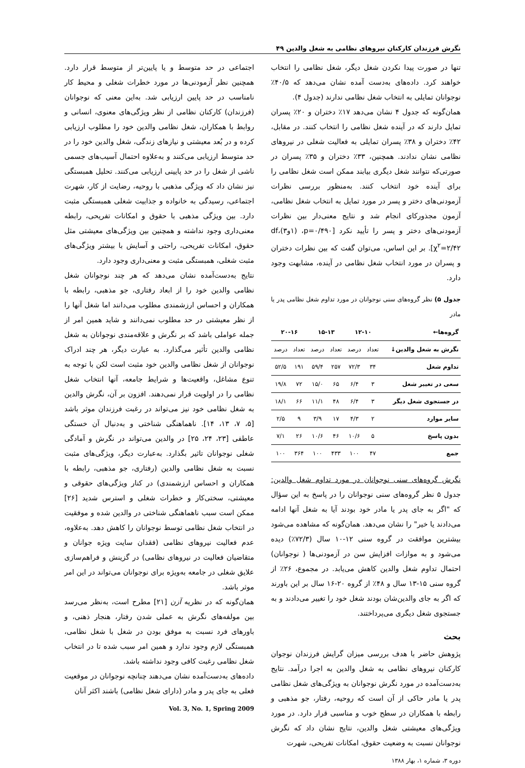نگرش فرزندان کارکنان نیروهای نظامی به شغل والدین ۴۹
تنها در صورت پیدا نکردن شغل دیگر، شغل نظامی را انتخاب خواهند کرد. داده‌های به‌دست آمده نشان می‌دهد که ۴۰/۵٪ نوجوانان تمایلی به انتخاب شغل نظامی ندارند (جدول ۴).
همان‌گونه که جدول ۴ نشان می‌دهد ۱۷٪ دختران و ۲۰٪ پسران تمایل دارند که در آینده شغل نظامی را انتخاب کنند. در مقابل، ۴۲٪ دختران و ۳۸٪ پسران تمایلی به فعالیت شغلی در نیروهای نظامی نشان ندادند. همچنین، ۳۳٪ دختران و ۳۵٪ پسران در صورتی‌که نتوانند شغل دیگری بیابند ممکن است شغل نظامی را برای آینده خود انتخاب کنند. به‌منظور بررسی نظرات آزمودنی‌های دختر و پسر در مورد تمایل به انتخاب شغل نظامی، آزمون مجذورکای انجام شد و نتایج معنی‌دار بین نظرات آزمودنی‌های دختر و پسر را تأیید نکرد [p=۰/۴۹۰، (۱و۳)df، χ<sup>۲</sup>=۲/۴۲]. بر این اساس، می‌توان گفت که بین نظرات دختران و پسران در مورد انتخاب شغل نظامی در آینده، مشابهت وجود دارد.
جدول ۵) نظر گروه‌های سنی نوجوانان در مورد تداوم شغل نظامی پدر یا مادر
| گروه‌ها← | ۱۲-۱۰ | | ۱۵-۱۳ | | ۲۰-۱۶ | |
| --- | --- | --- | --- | --- | --- | --- |
| نگرش به شغل والدین↓ | تعداد | درصد | تعداد | درصد | تعداد | درصد |
| تداوم شغل | ۳۴ | ۷۲/۳ | ۲۵۷ | ۵۹/۴ | ۱۹۱ | ۵۲/۵ |
| سعی در تغییر شغل | ۳ | ۶/۴ | ۶۵ | ۱۵/۰ | ۷۲ | ۱۹/۸ |
| در جستجوی شغل دیگر | ۳ | ۶/۴ | ۴۸ | ۱۱/۱ | ۶۶ | ۱۸/۱ |
| سایر موارد | ۲ | ۴/۳ | ۱۷ | ۳/۹ | ۹ | ۲/۵ |
| بدون پاسخ | ۵ | ۱۰/۶ | ۴۶ | ۱۰/۶ | ۲۶ | ۷/۱ |
| جمع | ۴۷ | ۱۰۰ | ۴۳۳ | ۱۰۰ | ۳۶۴ | ۱۰۰ |
نگرش گروه‌های سنی نوجوانان در مورد تداوم شغل والدین: جدول ۵ نظر گروه‌های سنی نوجوانان را در پاسخ به این سؤال که "اگر به جای پدر یا مادر خود بودند آیا به شغل آنها ادامه می‌دادند یا خیر" را نشان می‌دهد. همان‌گونه که مشاهده می‌شود بیشترین موافقت در گروه سنی ۱۲-۱۰ سال (۷۲/۳٪) دیده می‌شود و به موازات افزایش سن در آزمودنی‌ها ( نوجوانان) احتمال تداوم شغل والدین کاهش می‌یابد. در مجموع، ۲۶٪ از گروه سنی ۱۵-۱۳ سال و ۴۸٪ از گروه ۲۰-۱۶ سال بر این باورند که اگر به جای والدین‌شان بودند شغل خود را تغییر می‌دادند و به جستجوی شغل دیگری می‌پرداختند.
بحث
پژوهش حاضر با هدف بررسی میزان گرایش فرزندان نوجوان کارکنان نیروهای نظامی به شغل والدین به اجرا درآمد. نتایج به‌دست‌آمده در مورد نگرش نوجوانان به ویژگی‌های شغل نظامی پدر یا مادر حاکی از آن است که روحیه، رفتار، جو مذهبی و رابطه با همکاران در سطح خوب و مناسبی قرار دارد. در مورد ویژگی‌های معیشتی شغل والدین، نتایج نشان داد که نگرش نوجوانان نسبت به وضعیت حقوق، امکانات تفریحی، شهرت
دوره ۳، شماره ۱، بهار ۱۳۸۸
اجتماعی در حد متوسط و یا پایین‌تر از متوسط قرار دارد. همچنین نظر آزمودنی‌ها در مورد خطرات شغلی و محیط کار نامناسب در حد پایین ارزیابی شد. به‌این معنی که نوجوانان (فرزندان) کارکنان نظامی از نظر ویژگی‌های معنوی، انسانی و روابط با همکاران، شغل نظامی والدین خود را مطلوب ارزیابی کرده و در بُعد معیشتی و نیازهای زندگی، شغل والدین خود را در حد متوسط ارزیابی می‌کنند و به‌علاوه احتمال آسیب‌های جسمی ناشی از شغل را در حد پایینی ارزیابی می‌کنند. تحلیل همبستگی نیز نشان داد که ویژگی مذهبی با روحیه، رضایت از کار، شهرت اجتماعی، رسیدگی به خانواده و جذابیت شغلی همبستگی مثبت دارد. بین ویژگی مذهبی با حقوق و امکانات تفریحی، رابطه معنی‌داری وجود نداشته و همچنین بین ویژگی‌های معیشتی مثل حقوق، امکانات تفریحی، راحتی و آسایش با بیشتر ویژگی‌های مثبت شغلی، همبستگی مثبت و معنی‌داری وجود دارد.
نتایج به‌دست‌آمده نشان می‌دهد که هر چند نوجوانان شغل نظامی والدین خود را از ابعاد رفتاری، جو مذهبی، رابطه با همکاران و احساس ارزشمندی مطلوب می‌دانند اما شغل آنها را از نظر معیشتی در حد مطلوب نمی‌دانند و شاید همین امر از جمله عواملی باشد که بر نگرش و علاقه‌مندی نوجوانان به شغل نظامی والدین تأثیر می‌گذارد. به عبارت دیگر، هر چند ادراک نوجوانان از شغل نظامی والدین خود مثبت است لکن با توجه به تنوع مشاغل، واقعیت‌ها و شرایط جامعه، آنها انتخاب شغل نظامی را در اولویت قرار نمی‌دهند. افزون بر آن، نگرش والدین به شغل نظامی خود نیز می‌تواند در رغبت فرزندان موثر باشد [۵، ۷، ۱۳، ۱۴]. ناهماهنگی شناختی و به‌دنبال آن خستگی عاطفی [۲۳، ۲۴، ۲۵] در والدین می‌تواند در نگرش و آمادگی شغلی نوجوانان تاثیر بگذارد. به‌عبارت دیگر، ویژگی‌های مثبت نسبت به شغل نظامی والدین (رفتاری، جو مذهبی، رابطه با همکاران و احساس ارزشمندی) در کنار ویژگی‌های حقوقی و معیشتی، سختی‌کار و خطرات شغلی و استرس شدید [۲۶] ممکن است سبب ناهماهنگی شناختی در والدین شده و موفقیت در انتخاب شغل نظامی توسط نوجوانان را کاهش دهد. به‌علاوه، عدم فعالیت نیروهای نظامی (فقدان سایت ویژه جوانان و متقاضیان فعالیت در نیروهای نظامی) در گزینش و فراهم‌سازی علایق شغلی در جامعه به‌ویژه برای نوجوانان می‌تواند در این امر موثر باشد.
همان‌گونه که در نظریه آزن [۲۱] مطرح است، به‌نظر می‌رسد بین مولفه‌های نگرش به عملی شدن رفتار، هنجار ذهنی، و باورهای فرد نسبت به موفق بودن در شغل با شغل نظامی، همبستگی لازم وجود ندارد و همین امر سبب شده تا در انتخاب شغل نظامی رغبت کافی وجود نداشته باشد.
داده‌های به‌دست‌آمده نشان می‌دهند چنانچه نوجوانان در موقعیت فعلی به جای پدر و مادر (دارای شغل نظامی) باشند اکثر آنان
Vol. 3, No. 1, Spring 2009